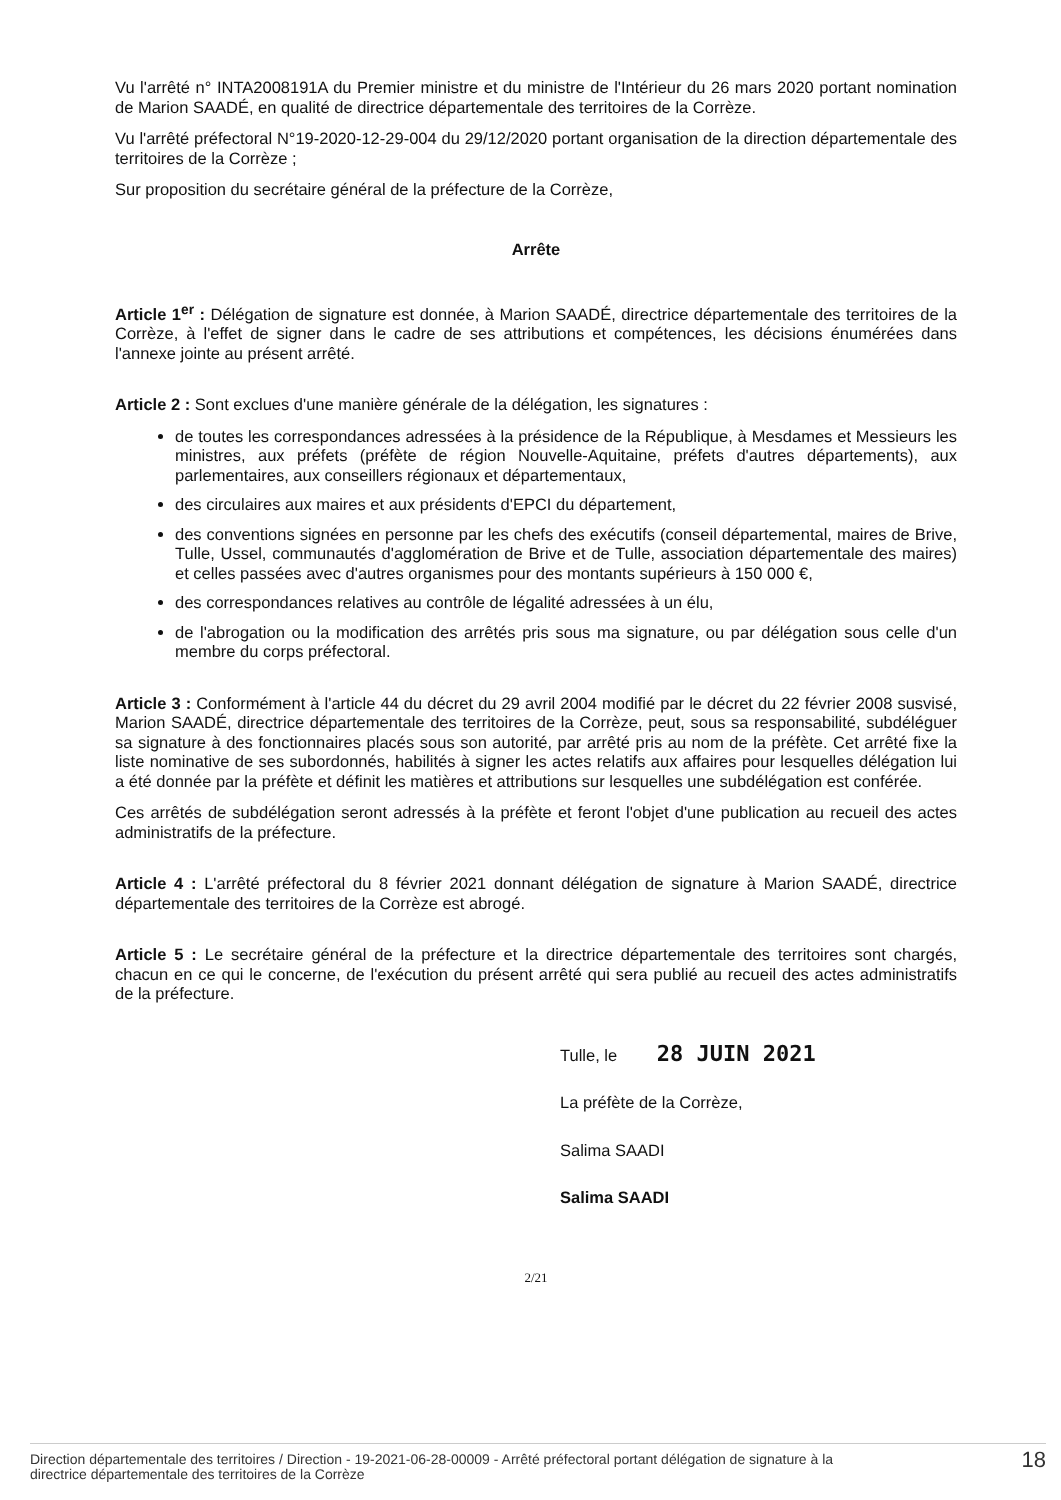Vu l'arrêté n° INTA2008191A du Premier ministre et du ministre de l'Intérieur du 26 mars 2020 portant nomination de Marion SAADÉ, en qualité de directrice départementale des territoires de la Corrèze.
Vu l'arrêté préfectoral N°19-2020-12-29-004 du 29/12/2020 portant organisation de la direction départementale des territoires de la Corrèze ;
Sur proposition du secrétaire général de la préfecture de la Corrèze,
Arrête
Article 1<sup>er</sup> : Délégation de signature est donnée, à Marion SAADÉ, directrice départementale des territoires de la Corrèze, à l'effet de signer dans le cadre de ses attributions et compétences, les décisions énumérées dans l'annexe jointe au présent arrêté.
Article 2 : Sont exclues d'une manière générale de la délégation, les signatures :
de toutes les correspondances adressées à la présidence de la République, à Mesdames et Messieurs les ministres, aux préfets (préfète de région Nouvelle-Aquitaine, préfets d'autres départements), aux parlementaires, aux conseillers régionaux et départementaux,
des circulaires aux maires et aux présidents d'EPCI du département,
des conventions signées en personne par les chefs des exécutifs (conseil départemental, maires de Brive, Tulle, Ussel, communautés d'agglomération de Brive et de Tulle, association départementale des maires) et celles passées avec d'autres organismes pour des montants supérieurs à 150 000 €,
des correspondances relatives au contrôle de légalité adressées à un élu,
de l'abrogation ou la modification des arrêtés pris sous ma signature, ou par délégation sous celle d'un membre du corps préfectoral.
Article 3 : Conformément à l'article 44 du décret du 29 avril 2004 modifié par le décret du 22 février 2008 susvisé, Marion SAADÉ, directrice départementale des territoires de la Corrèze, peut, sous sa responsabilité, subdéléguer sa signature à des fonctionnaires placés sous son autorité, par arrêté pris au nom de la préfète. Cet arrêté fixe la liste nominative de ses subordonnés, habilités à signer les actes relatifs aux affaires pour lesquelles délégation lui a été donnée par la préfète et définit les matières et attributions sur lesquelles une subdélégation est conférée.
Ces arrêtés de subdélégation seront adressés à la préfète et feront l'objet d'une publication au recueil des actes administratifs de la préfecture.
Article 4 : L'arrêté préfectoral du 8 février 2021 donnant délégation de signature à Marion SAADÉ, directrice départementale des territoires de la Corrèze est abrogé.
Article 5 : Le secrétaire général de la préfecture et la directrice départementale des territoires sont chargés, chacun en ce qui le concerne, de l'exécution du présent arrêté qui sera publié au recueil des actes administratifs de la préfecture.
Tulle, le 28 JUIN 2021
La préfète de la Corrèze,
Salima SAADI
Salima SAADI
2/21
Direction départementale des territoires / Direction - 19-2021-06-28-00009 - Arrêté préfectoral portant délégation de signature à la
directrice départementale des territoires de la Corrèze
18